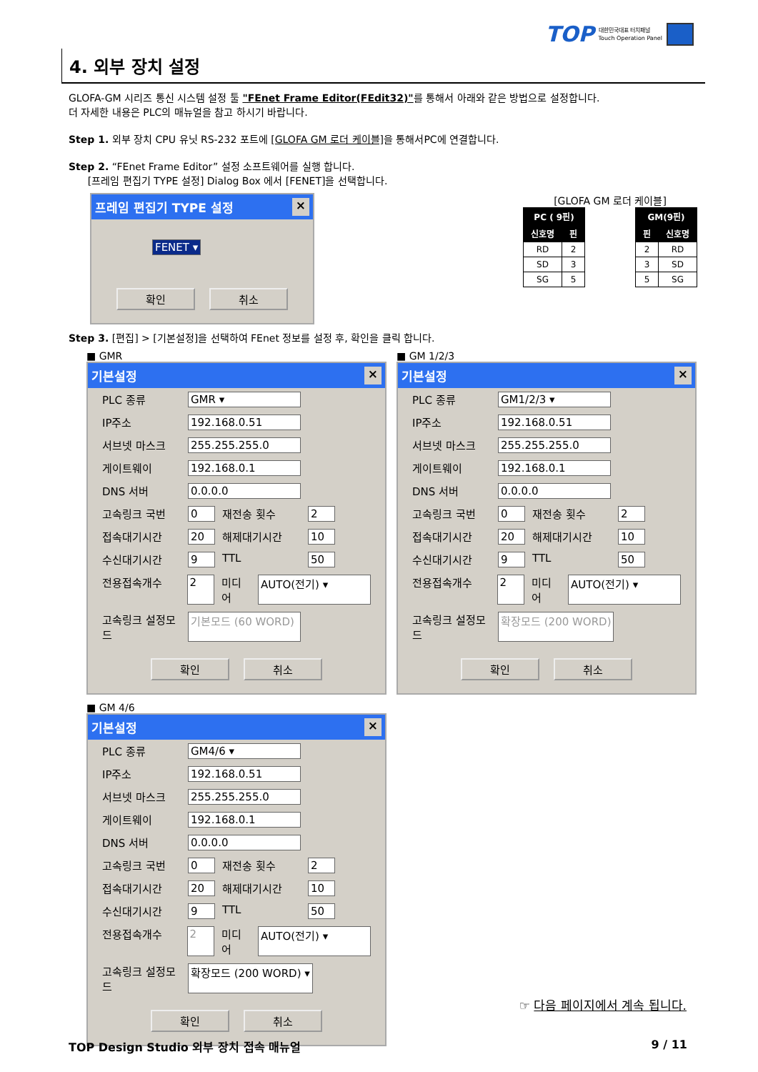TOP 대한민국대표 터치패널
Touch Operation Panel
4. 외부 장치 설정
GLOFA-GM 시리즈 통신 시스템 설정 툴 "FEnet Frame Editor(FEdit32)"를 통해서 아래와 같은 방법으로 설정합니다.
더 자세한 내용은 PLC의 매뉴얼을 참고 하시기 바랍니다.
Step 1. 외부 장치 CPU 유닛 RS-232 포트에 [GLOFA GM 로더 케이블] 을 통해서PC에 연결합니다.
Step 2. “FEnet Frame Editor” 설정 소프트웨어를 실행 합니다.
[프레임 편집기 TYPE 설정] Dialog Box 에서 [FENET]을 선택합니다.
프레임 편집기 TYPE 설정 ×
FENET ▾
확인 취소
[GLOFA GM 로더 케이블]
| PC ( 9핀) | |
| --- | --- |
| 신호명 | 핀 |
| RD | 2 |
| SD | 3 |
| SG | 5 |
| GM(9핀) | |
| --- | --- |
| 핀 | 신호명 |
| 2 | RD |
| 3 | SD |
| 5 | SG |
Step 3. [편집] > [기본설정]을 선택하여 FEnet 정보를 설정 후, 확인을 클릭 합니다.
■ GMR
기본설정 ×
PLC 종류 GMR ▾
IP주소 192.168.0.51
서브넷 마스크 255.255.255.0
게이트웨이 192.168.0.1
DNS 서버 0.0.0.0
고속링크 국번 0 재전송 횟수 2
접속대기시간 20 해제대기시간 10
수신대기시간 9 TTL 50
전용접속개수 2 미디어 AUTO(전기) ▾
고속링크 설정모드 기본모드 (60 WORD)
확인 취소
■ GM 1/2/3
기본설정 ×
PLC 종류 GM1/2/3 ▾
IP주소 192.168.0.51
서브넷 마스크 255.255.255.0
게이트웨이 192.168.0.1
DNS 서버 0.0.0.0
고속링크 국번 0 재전송 횟수 2
접속대기시간 20 해제대기시간 10
수신대기시간 9 TTL 50
전용접속개수 2 미디어 AUTO(전기) ▾
고속링크 설정모드 확장모드 (200 WORD)
확인 취소
■ GM 4/6
기본설정 ×
PLC 종류 GM4/6 ▾
IP주소 192.168.0.51
서브넷 마스크 255.255.255.0
게이트웨이 192.168.0.1
DNS 서버 0.0.0.0
고속링크 국번 0 재전송 횟수 2
접속대기시간 20 해제대기시간 10
수신대기시간 9 TTL 50
전용접속개수 2 미디어 AUTO(전기) ▾
고속링크 설정모드 확장모드 (200 WORD) ▾
확인 취소
☞ 다음 페이지에서 계속 됩니다.
TOP Design Studio 외부 장치 접속 매뉴얼 9 / 11